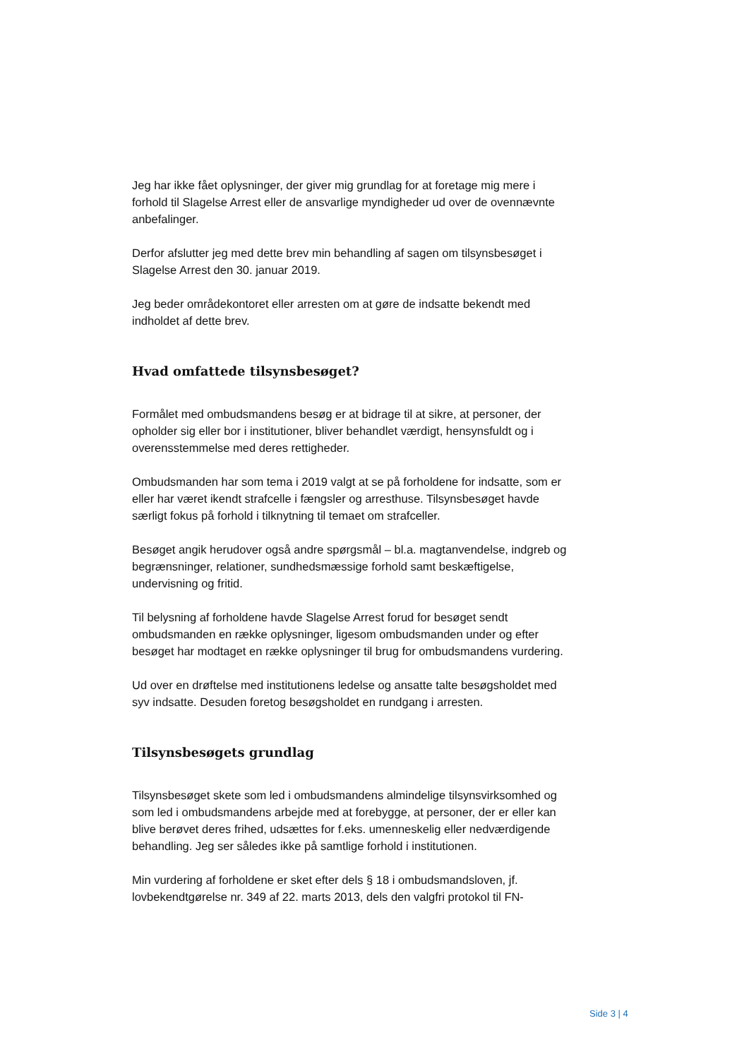Jeg har ikke fået oplysninger, der giver mig grundlag for at foretage mig mere i forhold til Slagelse Arrest eller de ansvarlige myndigheder ud over de ovennævnte anbefalinger.
Derfor afslutter jeg med dette brev min behandling af sagen om tilsynsbesøget i Slagelse Arrest den 30. januar 2019.
Jeg beder områdekontoret eller arresten om at gøre de indsatte bekendt med indholdet af dette brev.
Hvad omfattede tilsynsbesøget?
Formålet med ombudsmandens besøg er at bidrage til at sikre, at personer, der opholder sig eller bor i institutioner, bliver behandlet værdigt, hensynsfuldt og i overensstemmelse med deres rettigheder.
Ombudsmanden har som tema i 2019 valgt at se på forholdene for indsatte, som er eller har været ikendt strafcelle i fængsler og arresthuse. Tilsynsbesøget havde særligt fokus på forhold i tilknytning til temaet om strafceller.
Besøget angik herudover også andre spørgsmål – bl.a. magtanvendelse, indgreb og begrænsninger, relationer, sundhedsmæssige forhold samt beskæftigelse, undervisning og fritid.
Til belysning af forholdene havde Slagelse Arrest forud for besøget sendt ombudsmanden en række oplysninger, ligesom ombudsmanden under og efter besøget har modtaget en række oplysninger til brug for ombudsmandens vurdering.
Ud over en drøftelse med institutionens ledelse og ansatte talte besøgsholdet med syv indsatte. Desuden foretog besøgsholdet en rundgang i arresten.
Tilsynsbesøgets grundlag
Tilsynsbesøget skete som led i ombudsmandens almindelige tilsynsvirksomhed og som led i ombudsmandens arbejde med at forebygge, at personer, der er eller kan blive berøvet deres frihed, udsættes for f.eks. umenneskelig eller nedværdigende behandling. Jeg ser således ikke på samtlige forhold i institutionen.
Min vurdering af forholdene er sket efter dels § 18 i ombudsmandsloven, jf. lovbekendtgørelse nr. 349 af 22. marts 2013, dels den valgfri protokol til FN-
Side 3 | 4